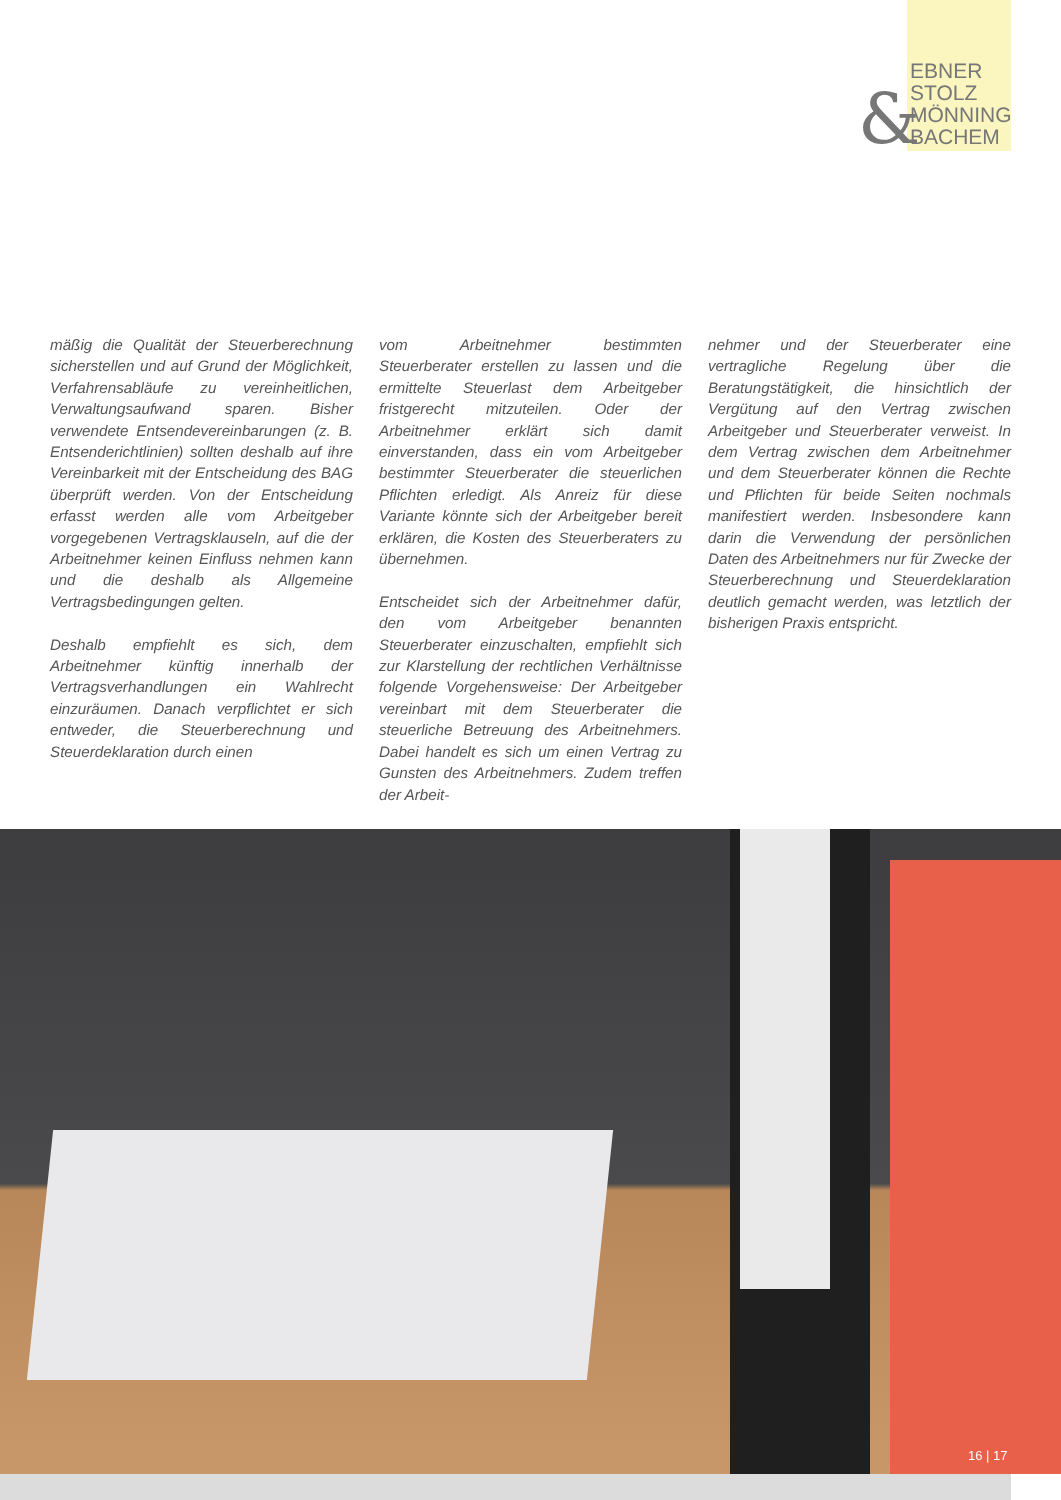&
EBNER
STOLZ
MÖNNING
BACHEM
mäßig die Qualität der Steuerberechnung sicherstellen und auf Grund der Möglichkeit, Verfahrensabläufe zu vereinheitlichen, Verwaltungsaufwand sparen. Bisher verwendete Entsendevereinbarungen (z. B. Entsenderichtlinien) sollten deshalb auf ihre Vereinbarkeit mit der Entscheidung des BAG überprüft werden. Von der Entscheidung erfasst werden alle vom Arbeitgeber vorgegebenen Vertragsklauseln, auf die der Arbeitnehmer keinen Einfluss nehmen kann und die deshalb als Allgemeine Vertragsbedingungen gelten.
Deshalb empfiehlt es sich, dem Arbeitnehmer künftig innerhalb der Vertragsverhandlungen ein Wahlrecht einzuräumen. Danach verpflichtet er sich entweder, die Steuerberechnung und Steuerdeklaration durch einen
vom Arbeitnehmer bestimmten Steuerberater erstellen zu lassen und die ermittelte Steuerlast dem Arbeitgeber fristgerecht mitzuteilen. Oder der Arbeitnehmer erklärt sich damit einverstanden, dass ein vom Arbeitgeber bestimmter Steuerberater die steuerlichen Pflichten erledigt. Als Anreiz für diese Variante könnte sich der Arbeitgeber bereit erklären, die Kosten des Steuerberaters zu übernehmen.
Entscheidet sich der Arbeitnehmer dafür, den vom Arbeitgeber benannten Steuerberater einzuschalten, empfiehlt sich zur Klarstellung der rechtlichen Verhältnisse folgende Vorgehensweise: Der Arbeitgeber vereinbart mit dem Steuerberater die steuerliche Betreuung des Arbeitnehmers. Dabei handelt es sich um einen Vertrag zu Gunsten des Arbeitnehmers. Zudem treffen der Arbeit-
nehmer und der Steuerberater eine vertragliche Regelung über die Beratungstätigkeit, die hinsichtlich der Vergütung auf den Vertrag zwischen Arbeitgeber und Steuerberater verweist. In dem Vertrag zwischen dem Arbeitnehmer und dem Steuerberater können die Rechte und Pflichten für beide Seiten nochmals manifestiert werden. Insbesondere kann darin die Verwendung der persönlichen Daten des Arbeitnehmers nur für Zwecke der Steuerberechnung und Steuerdeklaration deutlich gemacht werden, was letztlich der bisherigen Praxis entspricht.
16 | 17